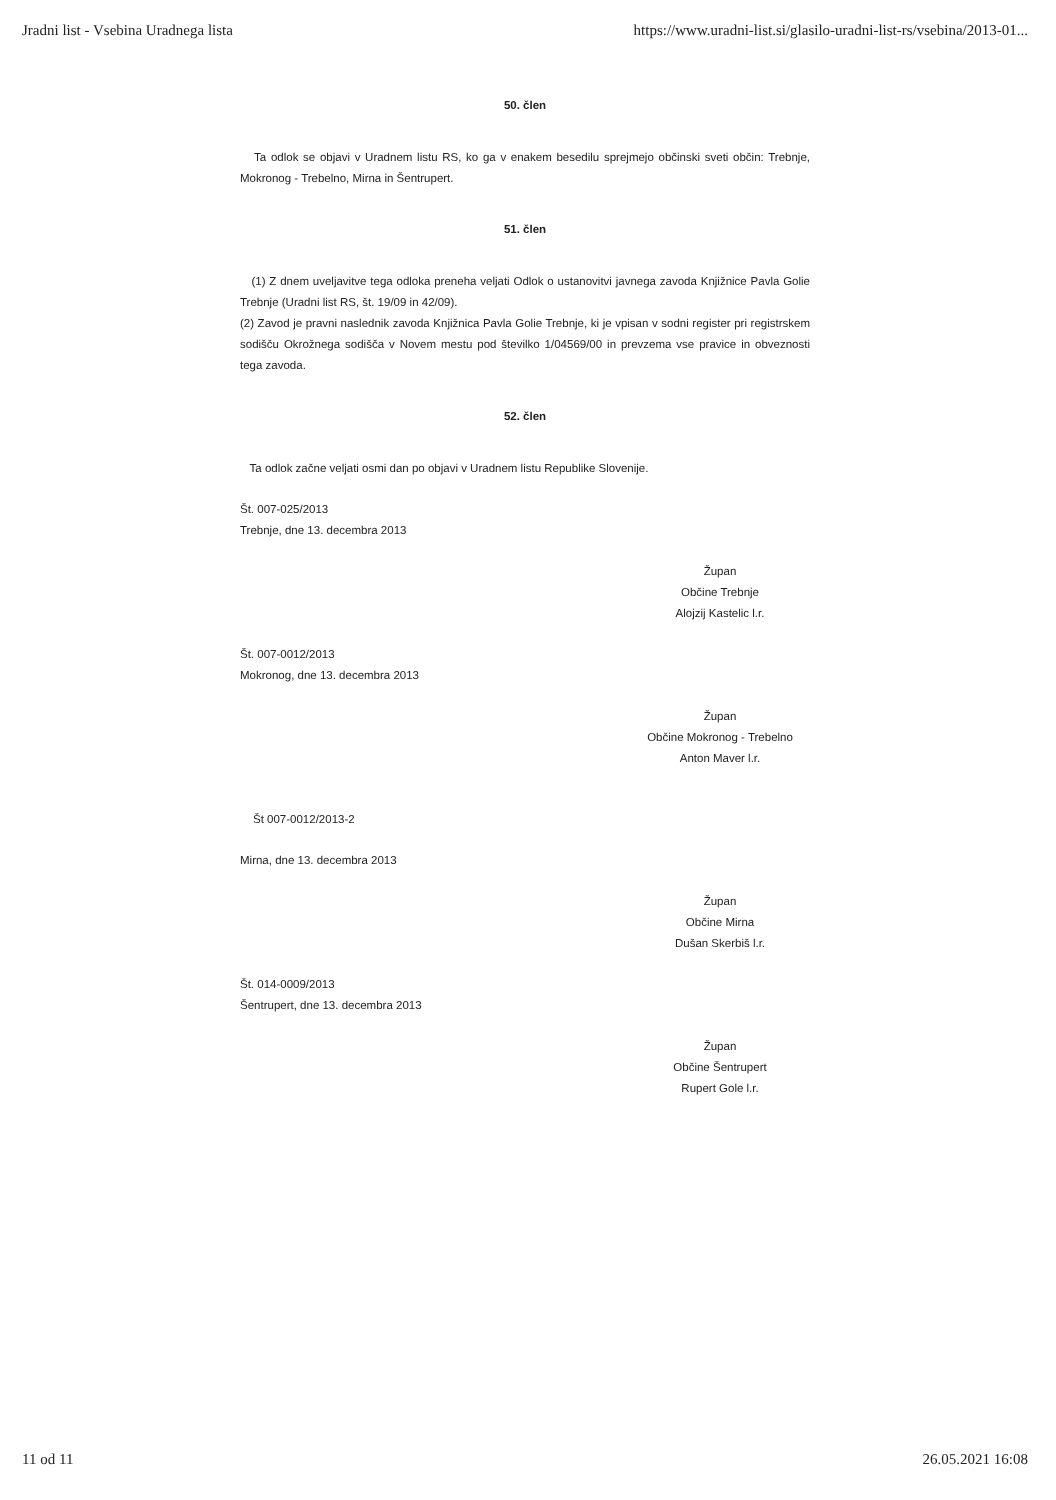Jradni list - Vsebina Uradnega lista https://www.uradni-list.si/glasilo-uradni-list-rs/vsebina/2013-01...
50. člen
Ta odlok se objavi v Uradnem listu RS, ko ga v enakem besedilu sprejmejo občinski sveti občin: Trebnje, Mokronog - Trebelno, Mirna in Šentrupert.
51. člen
(1) Z dnem uveljavitve tega odloka preneha veljati Odlok o ustanovitvi javnega zavoda Knjižnice Pavla Golie Trebnje (Uradni list RS, št. 19/09 in 42/09).
(2) Zavod je pravni naslednik zavoda Knjižnica Pavla Golie Trebnje, ki je vpisan v sodni register pri registrskem sodišču Okrožnega sodišča v Novem mestu pod številko 1/04569/00 in prevzema vse pravice in obveznosti tega zavoda.
52. člen
Ta odlok začne veljati osmi dan po objavi v Uradnem listu Republike Slovenije.
Št. 007-025/2013
Trebnje, dne 13. decembra 2013
Župan
Občine Trebnje
Alojzij Kastelic l.r.
Št. 007-0012/2013
Mokronog, dne 13. decembra 2013
Župan
Občine Mokronog - Trebelno
Anton Maver l.r.
Št 007-0012/2013-2
Mirna, dne 13. decembra 2013
Župan
Občine Mirna
Dušan Skerbiš l.r.
Št. 014-0009/2013
Šentrupert, dne 13. decembra 2013
Župan
Občine Šentrupert
Rupert Gole l.r.
11 od 11 26.05.2021 16:08